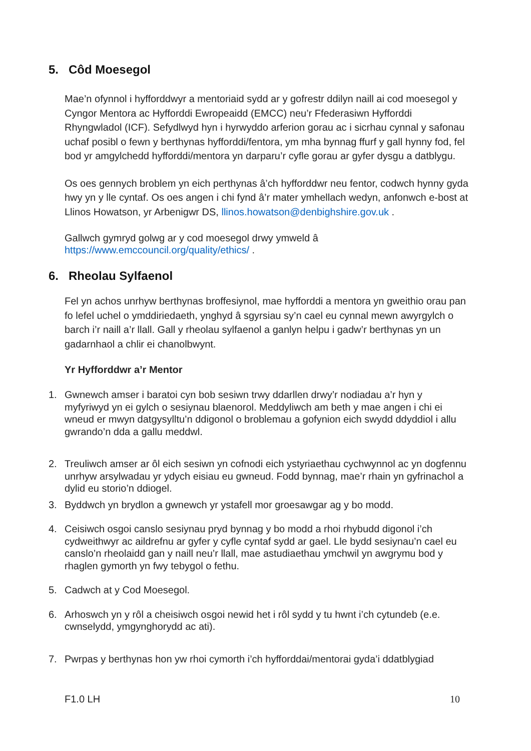5. Côd Moesegol
Mae’n ofynnol i hyfforddwyr a mentoriaid sydd ar y gofrestr ddilyn naill ai cod moesegol y Cyngor Mentora ac Hyfforddi Ewropeaidd (EMCC) neu’r Ffederasiwn Hyfforddi Rhyngwladol (ICF). Sefydlwyd hyn i hyrwyddo arferion gorau ac i sicrhau cynnal y safonau uchaf posibl o fewn y berthynas hyfforddi/fentora, ym mha bynnag ffurf y gall hynny fod, fel bod yr amgylchedd hyfforddi/mentora yn darparu’r cyfle gorau ar gyfer dysgu a datblygu.
Os oes gennych broblem yn eich perthynas â’ch hyfforddwr neu fentor, codwch hynny gyda hwy yn y lle cyntaf. Os oes angen i chi fynd â’r mater ymhellach wedyn, anfonwch e-bost at Llinos Howatson, yr Arbenigwr DS, llinos.howatson@denbighshire.gov.uk .
Gallwch gymryd golwg ar y cod moesegol drwy ymweld â
https://www.emccouncil.org/quality/ethics/ .
6. Rheolau Sylfaenol
Fel yn achos unrhyw berthynas broffesiynol, mae hyfforddi a mentora yn gweithio orau pan fo lefel uchel o ymddiriedaeth, ynghyd â sgyrsiau sy’n cael eu cynnal mewn awyrgylch o barch i’r naill a’r llall. Gall y rheolau sylfaenol a ganlyn helpu i gadw’r berthynas yn un gadarnhaol a chlir ei chanolbwynt.
Yr Hyfforddwr a’r Mentor
1. Gwnewch amser i baratoi cyn bob sesiwn trwy ddarllen drwy’r nodiadau a’r hyn y myfyriwyd yn ei gylch o sesiynau blaenorol. Meddyliwch am beth y mae angen i chi ei wneud er mwyn datgysylltu’n ddigonol o broblemau a gofynion eich swydd ddyddiol i allu gwrando’n dda a gallu meddwl.
2. Treuliwch amser ar ôl eich sesiwn yn cofnodi eich ystyriaethau cychwynnol ac yn dogfennu unrhyw arsylwadau yr ydych eisiau eu gwneud. Fodd bynnag, mae’r rhain yn gyfrinachol a dylid eu storio’n ddiogel.
3. Byddwch yn brydlon a gwnewch yr ystafell mor groesawgar ag y bo modd.
4. Ceisiwch osgoi canslo sesiynau pryd bynnag y bo modd a rhoi rhybudd digonol i’ch cydweithwyr ac aildrefnu ar gyfer y cyfle cyntaf sydd ar gael. Lle bydd sesiynau’n cael eu canslo’n rheolaidd gan y naill neu’r llall, mae astudiaethau ymchwil yn awgrymu bod y rhaglen gymorth yn fwy tebygol o fethu.
5. Cadwch at y Cod Moesegol.
6. Arhoswch yn y rôl a cheisiwch osgoi newid het i rôl sydd y tu hwnt i’ch cytundeb (e.e. cwnselydd, ymgynghorydd ac ati).
7. Pwrpas y berthynas hon yw rhoi cymorth i’ch hyfforddai/mentorai gyda’i ddatblygiad
F1.0 LH 10